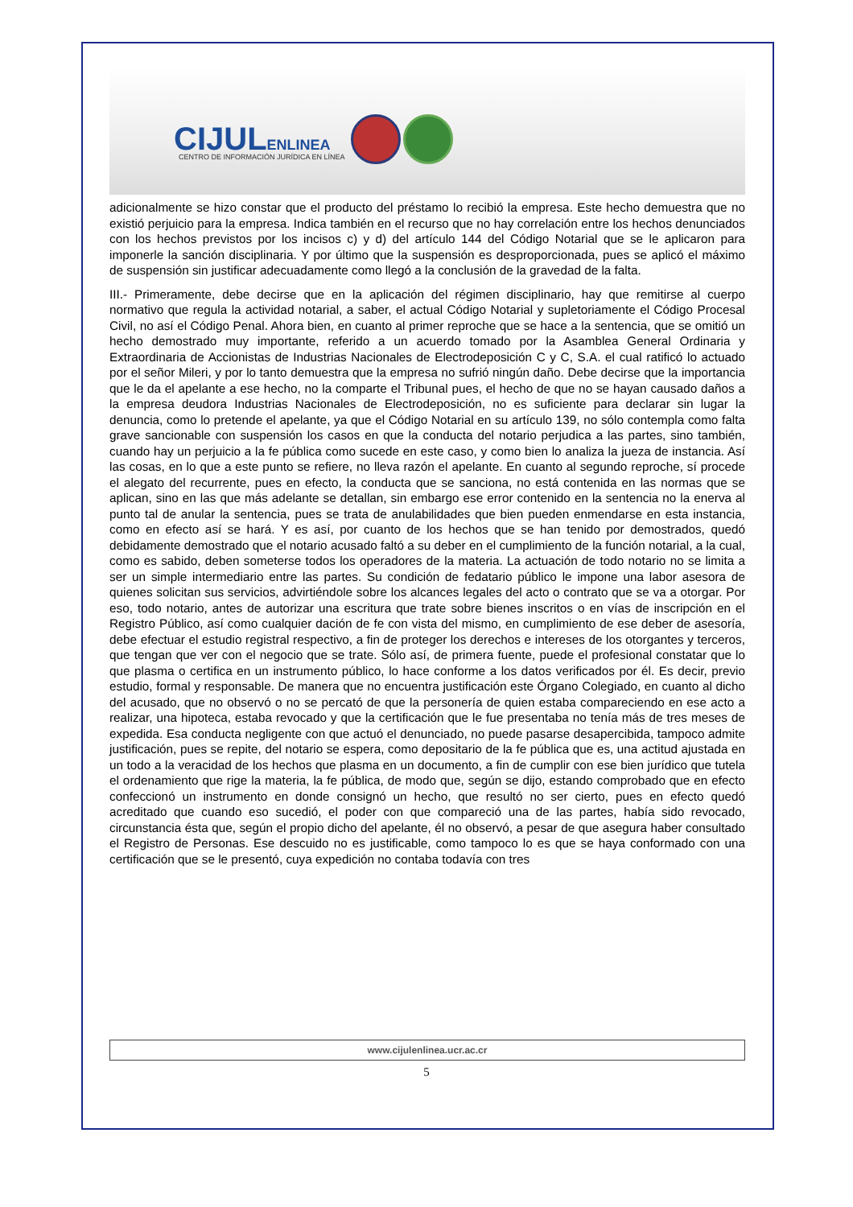CIJULENLINEA
CENTRO DE INFORMACIÓN JURÍDICA EN LÍNEA
adicionalmente se hizo constar que el producto del préstamo lo recibió la empresa. Este hecho demuestra que no existió perjuicio para la empresa. Indica también en el recurso que no hay correlación entre los hechos denunciados con los hechos previstos por los incisos c) y d) del artículo 144 del Código Notarial que se le aplicaron para imponerle la sanción disciplinaria. Y por último que la suspensión es desproporcionada, pues se aplicó el máximo de suspensión sin justificar adecuadamente como llegó a la conclusión de la gravedad de la falta.
III.- Primeramente, debe decirse que en la aplicación del régimen disciplinario, hay que remitirse al cuerpo normativo que regula la actividad notarial, a saber, el actual Código Notarial y supletoriamente el Código Procesal Civil, no así el Código Penal. Ahora bien, en cuanto al primer reproche que se hace a la sentencia, que se omitió un hecho demostrado muy importante, referido a un acuerdo tomado por la Asamblea General Ordinaria y Extraordinaria de Accionistas de Industrias Nacionales de Electrodeposición C y C, S.A. el cual ratificó lo actuado por el señor Mileri, y por lo tanto demuestra que la empresa no sufrió ningún daño. Debe decirse que la importancia que le da el apelante a ese hecho, no la comparte el Tribunal pues, el hecho de que no se hayan causado daños a la empresa deudora Industrias Nacionales de Electrodeposición, no es suficiente para declarar sin lugar la denuncia, como lo pretende el apelante, ya que el Código Notarial en su artículo 139, no sólo contempla como falta grave sancionable con suspensión los casos en que la conducta del notario perjudica a las partes, sino también, cuando hay un perjuicio a la fe pública como sucede en este caso, y como bien lo analiza la jueza de instancia. Así las cosas, en lo que a este punto se refiere, no lleva razón el apelante. En cuanto al segundo reproche, sí procede el alegato del recurrente, pues en efecto, la conducta que se sanciona, no está contenida en las normas que se aplican, sino en las que más adelante se detallan, sin embargo ese error contenido en la sentencia no la enerva al punto tal de anular la sentencia, pues se trata de anulabilidades que bien pueden enmendarse en esta instancia, como en efecto así se hará. Y es así, por cuanto de los hechos que se han tenido por demostrados, quedó debidamente demostrado que el notario acusado faltó a su deber en el cumplimiento de la función notarial, a la cual, como es sabido, deben someterse todos los operadores de la materia. La actuación de todo notario no se limita a ser un simple intermediario entre las partes. Su condición de fedatario público le impone una labor asesora de quienes solicitan sus servicios, advirtiéndole sobre los alcances legales del acto o contrato que se va a otorgar. Por eso, todo notario, antes de autorizar una escritura que trate sobre bienes inscritos o en vías de inscripción en el Registro Público, así como cualquier dación de fe con vista del mismo, en cumplimiento de ese deber de asesoría, debe efectuar el estudio registral respectivo, a fin de proteger los derechos e intereses de los otorgantes y terceros, que tengan que ver con el negocio que se trate. Sólo así, de primera fuente, puede el profesional constatar que lo que plasma o certifica en un instrumento público, lo hace conforme a los datos verificados por él. Es decir, previo estudio, formal y responsable. De manera que no encuentra justificación este Órgano Colegiado, en cuanto al dicho del acusado, que no observó o no se percató de que la personería de quien estaba compareciendo en ese acto a realizar, una hipoteca, estaba revocado y que la certificación que le fue presentaba no tenía más de tres meses de expedida. Esa conducta negligente con que actuó el denunciado, no puede pasarse desapercibida, tampoco admite justificación, pues se repite, del notario se espera, como depositario de la fe pública que es, una actitud ajustada en un todo a la veracidad de los hechos que plasma en un documento, a fin de cumplir con ese bien jurídico que tutela el ordenamiento que rige la materia, la fe pública, de modo que, según se dijo, estando comprobado que en efecto confeccionó un instrumento en donde consignó un hecho, que resultó no ser cierto, pues en efecto quedó acreditado que cuando eso sucedió, el poder con que compareció una de las partes, había sido revocado, circunstancia ésta que, según el propio dicho del apelante, él no observó, a pesar de que asegura haber consultado el Registro de Personas. Ese descuido no es justificable, como tampoco lo es que se haya conformado con una certificación que se le presentó, cuya expedición no contaba todavía con tres
www.cijulenlinea.ucr.ac.cr
5